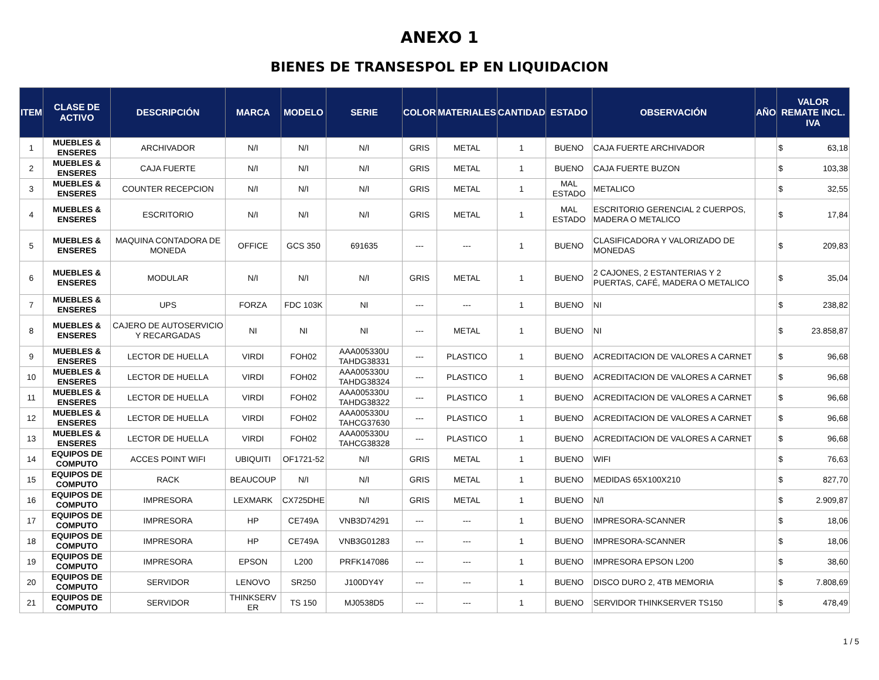ANEXO 1
BIENES DE TRANSESPOL EP EN LIQUIDACION
| ITEM | CLASE DE ACTIVO | DESCRIPCIÓN | MARCA | MODELO | SERIE | COLOR | MATERIALES | CANTIDAD | ESTADO | OBSERVACIÓN | AÑO | VALOR REMATE INCL. IVA |
| --- | --- | --- | --- | --- | --- | --- | --- | --- | --- | --- | --- | --- |
| 1 | MUEBLES & ENSERES | ARCHIVADOR | N/I | N/I | N/I | GRIS | METAL | 1 | BUENO | CAJA FUERTE ARCHIVADOR | | $ 63,18 |
| 2 | MUEBLES & ENSERES | CAJA FUERTE | N/I | N/I | N/I | GRIS | METAL | 1 | BUENO | CAJA FUERTE BUZON | | $ 103,38 |
| 3 | MUEBLES & ENSERES | COUNTER RECEPCION | N/I | N/I | N/I | GRIS | METAL | 1 | MAL ESTADO | METALICO | | $ 32,55 |
| 4 | MUEBLES & ENSERES | ESCRITORIO | N/I | N/I | N/I | GRIS | METAL | 1 | MAL ESTADO | ESCRITORIO GERENCIAL 2 CUERPOS, MADERA O METALICO | | $ 17,84 |
| 5 | MUEBLES & ENSERES | MAQUINA CONTADORA DE MONEDA | OFFICE | GCS 350 | 691635 | --- | --- | 1 | BUENO | CLASIFICADORA Y VALORIZADO DE MONEDAS | | $ 209,83 |
| 6 | MUEBLES & ENSERES | MODULAR | N/I | N/I | N/I | GRIS | METAL | 1 | BUENO | 2 CAJONES, 2 ESTANTERIAS Y 2 PUERTAS, CAFÉ, MADERA O METALICO | | $ 35,04 |
| 7 | MUEBLES & ENSERES | UPS | FORZA | FDC 103K | NI | --- | --- | 1 | BUENO | NI | | $ 238,82 |
| 8 | MUEBLES & ENSERES | CAJERO DE AUTOSERVICIO Y RECARGADAS | NI | NI | NI | --- | METAL | 1 | BUENO | NI | | $ 23.858,87 |
| 9 | MUEBLES & ENSERES | LECTOR DE HUELLA | VIRDI | FOH02 | AAA005330U TAHDG38331 | --- | PLASTICO | 1 | BUENO | ACREDITACION DE VALORES A CARNET | | $ 96,68 |
| 10 | MUEBLES & ENSERES | LECTOR DE HUELLA | VIRDI | FOH02 | AAA005330U TAHDG38324 | --- | PLASTICO | 1 | BUENO | ACREDITACION DE VALORES A CARNET | | $ 96,68 |
| 11 | MUEBLES & ENSERES | LECTOR DE HUELLA | VIRDI | FOH02 | AAA005330U TAHDG38322 | --- | PLASTICO | 1 | BUENO | ACREDITACION DE VALORES A CARNET | | $ 96,68 |
| 12 | MUEBLES & ENSERES | LECTOR DE HUELLA | VIRDI | FOH02 | AAA005330U TAHCG37630 | --- | PLASTICO | 1 | BUENO | ACREDITACION DE VALORES A CARNET | | $ 96,68 |
| 13 | MUEBLES & ENSERES | LECTOR DE HUELLA | VIRDI | FOH02 | AAA005330U TAHCG38328 | --- | PLASTICO | 1 | BUENO | ACREDITACION DE VALORES A CARNET | | $ 96,68 |
| 14 | EQUIPOS DE COMPUTO | ACCES POINT WIFI | UBIQUITI | OF1721-52 | N/I | GRIS | METAL | 1 | BUENO | WIFI | | $ 76,63 |
| 15 | EQUIPOS DE COMPUTO | RACK | BEAUCOUP | N/I | N/I | GRIS | METAL | 1 | BUENO | MEDIDAS 65X100X210 | | $ 827,70 |
| 16 | EQUIPOS DE COMPUTO | IMPRESORA | LEXMARK | CX725DHE | N/I | GRIS | METAL | 1 | BUENO | N/I | | $ 2.909,87 |
| 17 | EQUIPOS DE COMPUTO | IMPRESORA | HP | CE749A | VNB3D74291 | --- | --- | 1 | BUENO | IMPRESORA-SCANNER | | $ 18,06 |
| 18 | EQUIPOS DE COMPUTO | IMPRESORA | HP | CE749A | VNB3G01283 | --- | --- | 1 | BUENO | IMPRESORA-SCANNER | | $ 18,06 |
| 19 | EQUIPOS DE COMPUTO | IMPRESORA | EPSON | L200 | PRFK147086 | --- | --- | 1 | BUENO | IMPRESORA EPSON L200 | | $ 38,60 |
| 20 | EQUIPOS DE COMPUTO | SERVIDOR | LENOVO | SR250 | J100DY4Y | --- | --- | 1 | BUENO | DISCO DURO 2, 4TB MEMORIA | | $ 7.808,69 |
| 21 | EQUIPOS DE COMPUTO | SERVIDOR | THINKSERV ER | TS 150 | MJ0538D5 | --- | --- | 1 | BUENO | SERVIDOR THINKSERVER TS150 | | $ 478,49 |
1 / 5